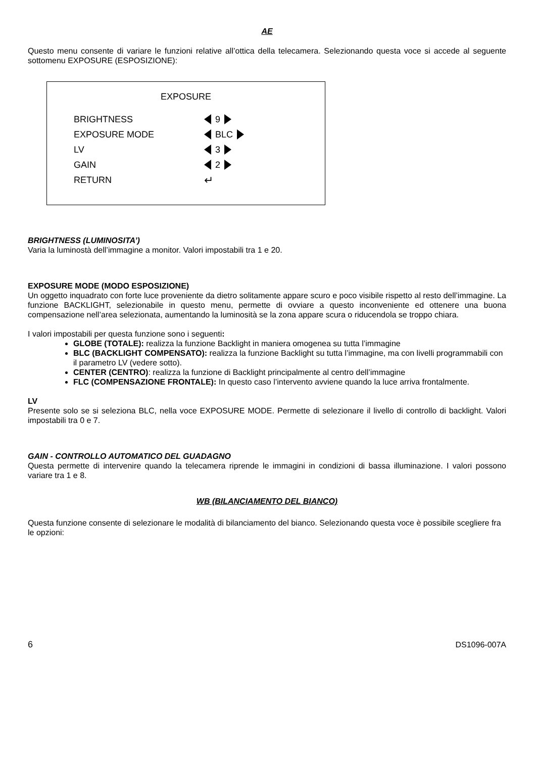AE
Questo menu consente di variare le funzioni relative all’ottica della telecamera. Selezionando questa voce si accede al seguente sottomenu EXPOSURE (ESPOSIZIONE):
EXPOSURE
BRIGHTNESS 9
EXPOSURE MODE BLC
LV 3
GAIN 2
RETURN ↵
BRIGHTNESS (LUMINOSITA’)
Varia la luminostà dell’immagine a monitor. Valori impostabili tra 1 e 20.
EXPOSURE MODE (MODO ESPOSIZIONE)
Un oggetto inquadrato con forte luce proveniente da dietro solitamente appare scuro e poco visibile rispetto al resto dell’immagine. La funzione BACKLIGHT, selezionabile in questo menu, permette di ovviare a questo inconveniente ed ottenere una buona compensazione nell’area selezionata, aumentando la luminosità se la zona appare scura o riducendola se troppo chiara.
I valori impostabili per questa funzione sono i seguenti:
GLOBE (TOTALE): realizza la funzione Backlight in maniera omogenea su tutta l’immagine
BLC (BACKLIGHT COMPENSATO): realizza la funzione Backlight su tutta l’immagine, ma con livelli programmabili con il parametro LV (vedere sotto).
CENTER (CENTRO): realizza la funzione di Backlight principalmente al centro dell’immagine
FLC (COMPENSAZIONE FRONTALE): In questo caso l’intervento avviene quando la luce arriva frontalmente.
LV
Presente solo se si seleziona BLC, nella voce EXPOSURE MODE. Permette di selezionare il livello di controllo di backlight. Valori impostabili tra 0 e 7.
GAIN - CONTROLLO AUTOMATICO DEL GUADAGNO
Questa permette di intervenire quando la telecamera riprende le immagini in condizioni di bassa illuminazione. I valori possono variare tra 1 e 8.
WB (BILANCIAMENTO DEL BIANCO)
Questa funzione consente di selezionare le modalità di bilanciamento del bianco. Selezionando questa voce è possibile scegliere fra le opzioni:
6 DS1096-007A